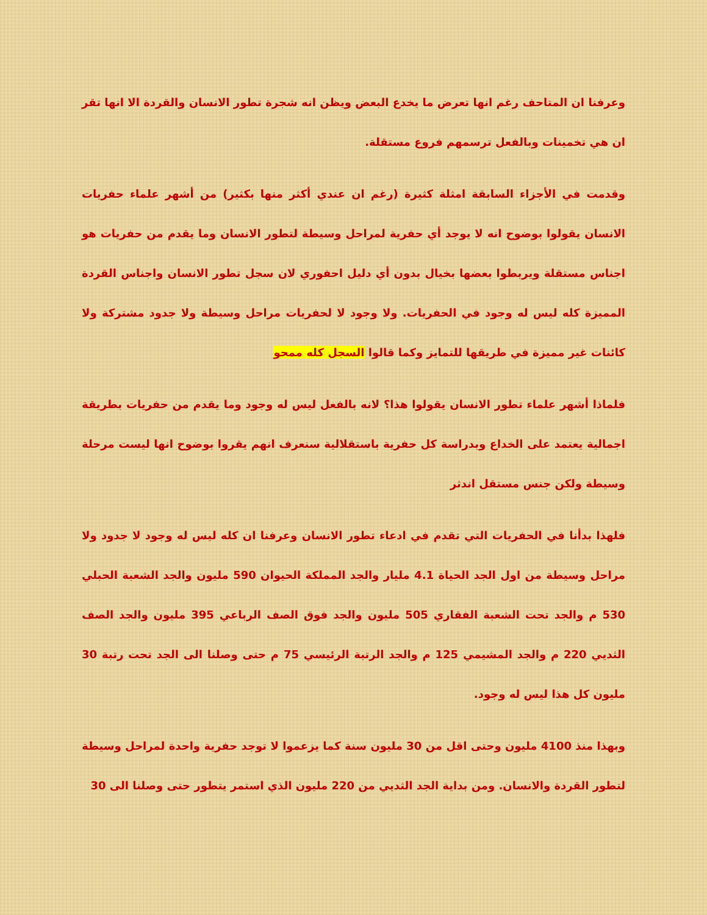وعرفنا ان المتاحف رغم انها تعرض ما يخدع البعض ويظن انه شجرة تطور الانسان والقردة الا انها تقر ان هي تخمينات وبالفعل ترسمهم فروع مستقلة.
وقدمت في الأجزاء السابقة امثلة كثيرة (رغم ان عندي أكثر منها بكثير) من أشهر علماء حفريات الانسان يقولوا بوضوح انه لا يوجد أي حفرية لمراحل وسيطة لتطور الانسان وما يقدم من حفريات هو اجناس مستقلة ويربطوا بعضها بخيال بدون أي دليل احفوري لان سجل تطور الانسان واجناس القردة المميزة كله ليس له وجود في الحفريات. ولا وجود لا لحفريات مراحل وسيطة ولا جدود مشتركة ولا كائنات غير مميزة في طريقها للتمايز وكما قالوا السجل كله ممحو
فلماذا أشهر علماء تطور الانسان يقولوا هذا؟ لانه بالفعل ليس له وجود وما يقدم من حفريات بطريقة اجمالية يعتمد على الخداع وبدراسة كل حفرية باستقلالية سنعرف انهم يقروا بوضوح انها ليست مرحلة وسيطة ولكن جنس مستقل اندثر
فلهذا بدأنا في الحفريات التي تقدم في ادعاء تطور الانسان وعرفنا ان كله ليس له وجود لا جدود ولا مراحل وسيطة من اول الجد الحياة 4.1 مليار والجد المملكة الحيوان 590 مليون والجد الشعبة الحبلي 530 م والجد تحت الشعبة الفقاري 505 مليون والجد فوق الصف الرباعي 395 مليون والجد الصف الثديي 220 م والجد المشيمي 125 م والجد الرتبة الرئيسي 75 م حتى وصلنا الى الجد تحت رتبة 30 مليون كل هذا ليس له وجود.
وبهذا منذ 4100 مليون وحتى اقل من 30 مليون سنة كما يزعموا لا توجد حفرية واحدة لمراحل وسيطة لتطور القردة والانسان. ومن بداية الجد الثديي من 220 مليون الذي استمر يتطور حتى وصلنا الى 30